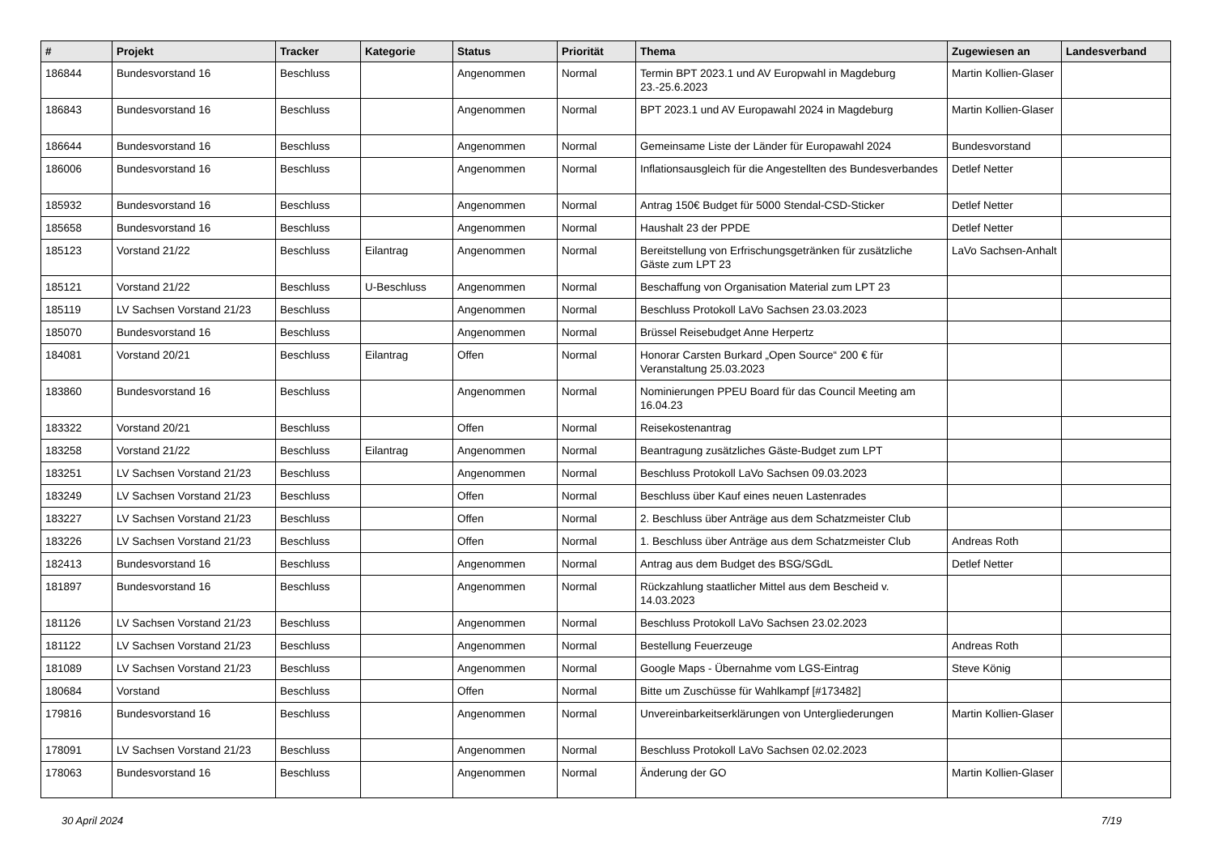| # | Projekt | Tracker | Kategorie | Status | Priorität | Thema | Zugewiesen an | Landesverband |
| --- | --- | --- | --- | --- | --- | --- | --- | --- |
| 186844 | Bundesvorstand 16 | Beschluss | | Angenommen | Normal | Termin BPT 2023.1 und AV Europwahl in Magdeburg 23.-25.6.2023 | Martin Kollien-Glaser | |
| 186843 | Bundesvorstand 16 | Beschluss | | Angenommen | Normal | BPT 2023.1 und AV Europawahl 2024 in Magdeburg | Martin Kollien-Glaser | |
| 186644 | Bundesvorstand 16 | Beschluss | | Angenommen | Normal | Gemeinsame Liste der Länder für Europawahl 2024 | Bundesvorstand | |
| 186006 | Bundesvorstand 16 | Beschluss | | Angenommen | Normal | Inflationsausgleich für die Angestellten des Bundesverbandes | Detlef Netter | |
| 185932 | Bundesvorstand 16 | Beschluss | | Angenommen | Normal | Antrag 150€ Budget für 5000 Stendal-CSD-Sticker | Detlef Netter | |
| 185658 | Bundesvorstand 16 | Beschluss | | Angenommen | Normal | Haushalt 23 der PPDE | Detlef Netter | |
| 185123 | Vorstand 21/22 | Beschluss | Eilantrag | Angenommen | Normal | Bereitstellung von Erfrischungsgetränken für zusätzliche Gäste zum LPT 23 | LaVo Sachsen-Anhalt | |
| 185121 | Vorstand 21/22 | Beschluss | U-Beschluss | Angenommen | Normal | Beschaffung von Organisation Material zum LPT 23 | | |
| 185119 | LV Sachsen Vorstand 21/23 | Beschluss | | Angenommen | Normal | Beschluss Protokoll LaVo Sachsen 23.03.2023 | | |
| 185070 | Bundesvorstand 16 | Beschluss | | Angenommen | Normal | Brüssel Reisebudget Anne Herpertz | | |
| 184081 | Vorstand 20/21 | Beschluss | Eilantrag | Offen | Normal | Honorar Carsten Burkard „Open Source“ 200 € für Veranstaltung 25.03.2023 | | |
| 183860 | Bundesvorstand 16 | Beschluss | | Angenommen | Normal | Nominierungen PPEU Board für das Council Meeting am 16.04.23 | | |
| 183322 | Vorstand 20/21 | Beschluss | | Offen | Normal | Reisekostenantrag | | |
| 183258 | Vorstand 21/22 | Beschluss | Eilantrag | Angenommen | Normal | Beantragung zusätzliches Gäste-Budget zum LPT | | |
| 183251 | LV Sachsen Vorstand 21/23 | Beschluss | | Angenommen | Normal | Beschluss Protokoll LaVo Sachsen 09.03.2023 | | |
| 183249 | LV Sachsen Vorstand 21/23 | Beschluss | | Offen | Normal | Beschluss über Kauf eines neuen Lastenrades | | |
| 183227 | LV Sachsen Vorstand 21/23 | Beschluss | | Offen | Normal | 2. Beschluss über Anträge aus dem Schatzmeister Club | | |
| 183226 | LV Sachsen Vorstand 21/23 | Beschluss | | Offen | Normal | 1. Beschluss über Anträge aus dem Schatzmeister Club | Andreas Roth | |
| 182413 | Bundesvorstand 16 | Beschluss | | Angenommen | Normal | Antrag aus dem Budget des BSG/SGdL | Detlef Netter | |
| 181897 | Bundesvorstand 16 | Beschluss | | Angenommen | Normal | Rückzahlung staatlicher Mittel aus dem Bescheid v. 14.03.2023 | | |
| 181126 | LV Sachsen Vorstand 21/23 | Beschluss | | Angenommen | Normal | Beschluss Protokoll LaVo Sachsen 23.02.2023 | | |
| 181122 | LV Sachsen Vorstand 21/23 | Beschluss | | Angenommen | Normal | Bestellung Feuerzeuge | Andreas Roth | |
| 181089 | LV Sachsen Vorstand 21/23 | Beschluss | | Angenommen | Normal | Google Maps - Übernahme vom LGS-Eintrag | Steve König | |
| 180684 | Vorstand | Beschluss | | Offen | Normal | Bitte um Zuschüsse für Wahlkampf [#173482] | | |
| 179816 | Bundesvorstand 16 | Beschluss | | Angenommen | Normal | Unvereinbarkeitserklärungen von Untergliederungen | Martin Kollien-Glaser | |
| 178091 | LV Sachsen Vorstand 21/23 | Beschluss | | Angenommen | Normal | Beschluss Protokoll LaVo Sachsen 02.02.2023 | | |
| 178063 | Bundesvorstand 16 | Beschluss | | Angenommen | Normal | Änderung der GO | Martin Kollien-Glaser | |
30 April 2024 7/19